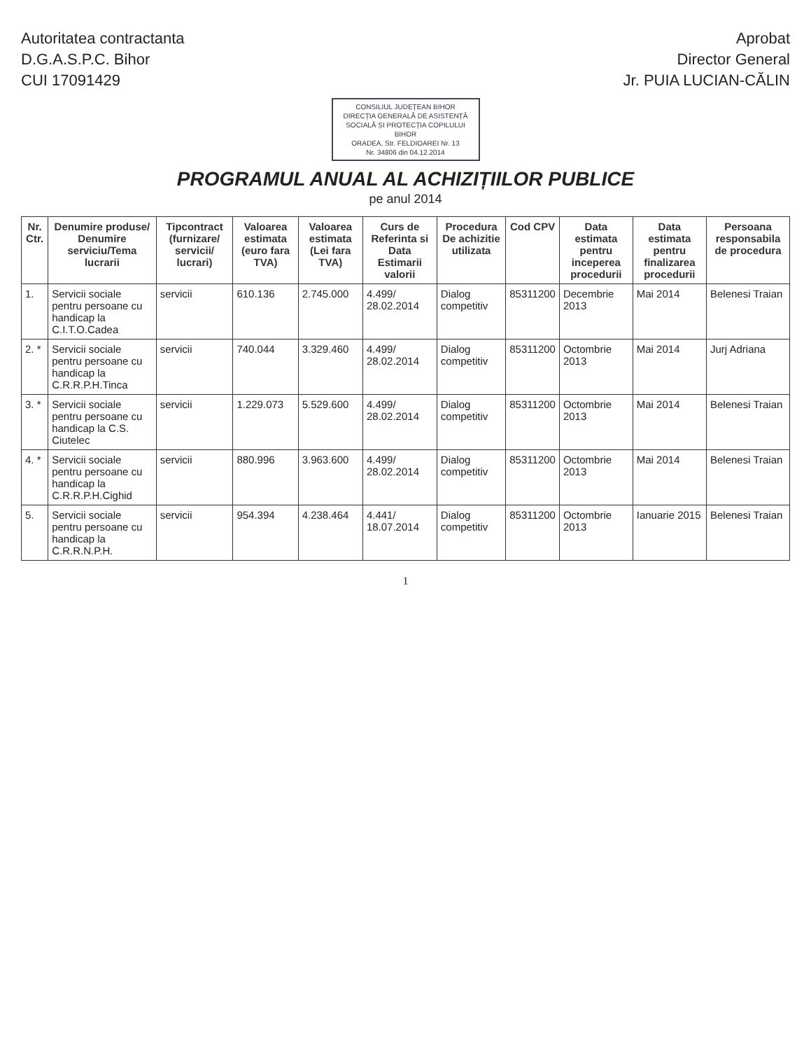Autoritatea contractanta
D.G.A.S.P.C. Bihor
CUI 17091429
Aprobat
Director General
Jr. PUIA LUCIAN-CĂLIN
CONSILIUL JUDEȚEAN BIHOR
DIRECȚIA GENERALĂ DE ASISTENȚĂ
SOCIALĂ ȘI PROTECȚIA COPILULUI BIHOR
ORADEA, Str. FELDIOAREI Nr. 13
Nr. 34806 din 04.12.2014
PROGRAMUL ANUAL AL ACHIZIȚIILOR PUBLICE
pe anul 2014
| Nr. Ctr. | Denumire produse/ Denumire serviciu/Tema lucrarii | Tipcontract (furnizare/ servicii/ lucrari) | Valoarea estimata (euro fara TVA) | Valoarea estimata (Lei fara TVA) | Curs de Referinta si Data Estimarii valorii | Procedura De achizitie utilizata | Cod CPV | Data estimata pentru inceperea procedurii | Data estimata pentru finalizarea procedurii | Persoana responsabila de procedura |
| --- | --- | --- | --- | --- | --- | --- | --- | --- | --- | --- |
| 1. | Servicii sociale pentru persoane cu handicap la C.I.T.O.Cadea | servicii | 610.136 | 2.745.000 | 4.499/ 28.02.2014 | Dialog competitiv | 85311200 | Decembrie 2013 | Mai 2014 | Belenesi Traian |
| 2. * | Servicii sociale pentru persoane cu handicap la C.R.R.P.H.Tinca | servicii | 740.044 | 3.329.460 | 4.499/ 28.02.2014 | Dialog competitiv | 85311200 | Octombrie 2013 | Mai 2014 | Jurj Adriana |
| 3. * | Servicii sociale pentru persoane cu handicap la C.S. Ciutelec | servicii | 1.229.073 | 5.529.600 | 4.499/ 28.02.2014 | Dialog competitiv | 85311200 | Octombrie 2013 | Mai 2014 | Belenesi Traian |
| 4. * | Servicii sociale pentru persoane cu handicap la C.R.R.P.H.Cighid | servicii | 880.996 | 3.963.600 | 4.499/ 28.02.2014 | Dialog competitiv | 85311200 | Octombrie 2013 | Mai 2014 | Belenesi Traian |
| 5. | Servicii sociale pentru persoane cu handicap la C.R.R.N.P.H. | servicii | 954.394 | 4.238.464 | 4.441/ 18.07.2014 | Dialog competitiv | 85311200 | Octombrie 2013 | Ianuarie 2015 | Belenesi Traian |
1